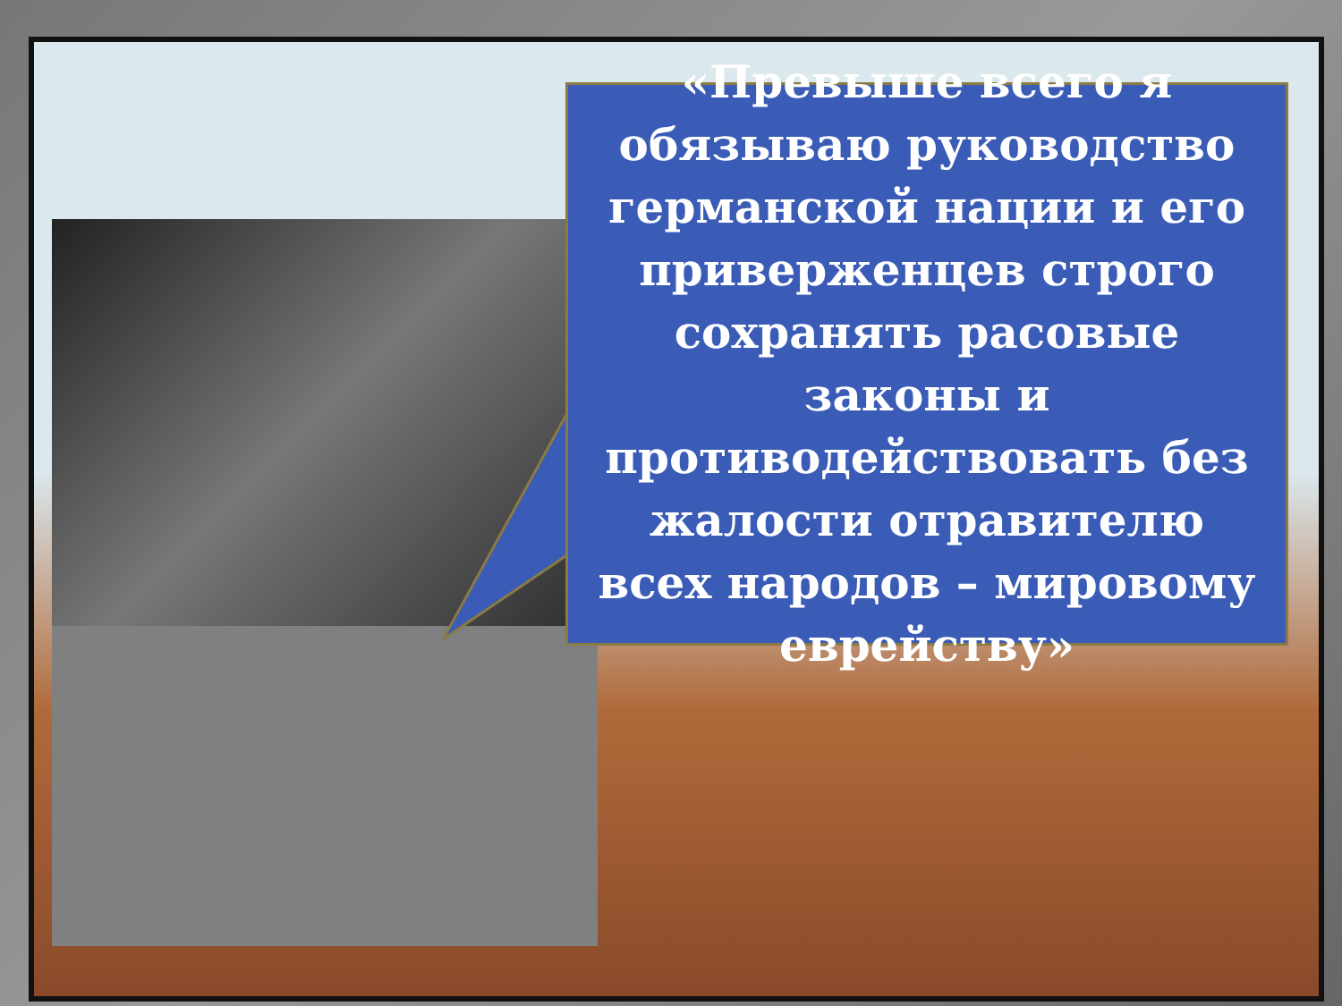«Превыше всего я обязываю руководство германской нации и его приверженцев строго сохранять расовые законы и противодействовать без жалости отравителю всех народов – мировому еврейству»